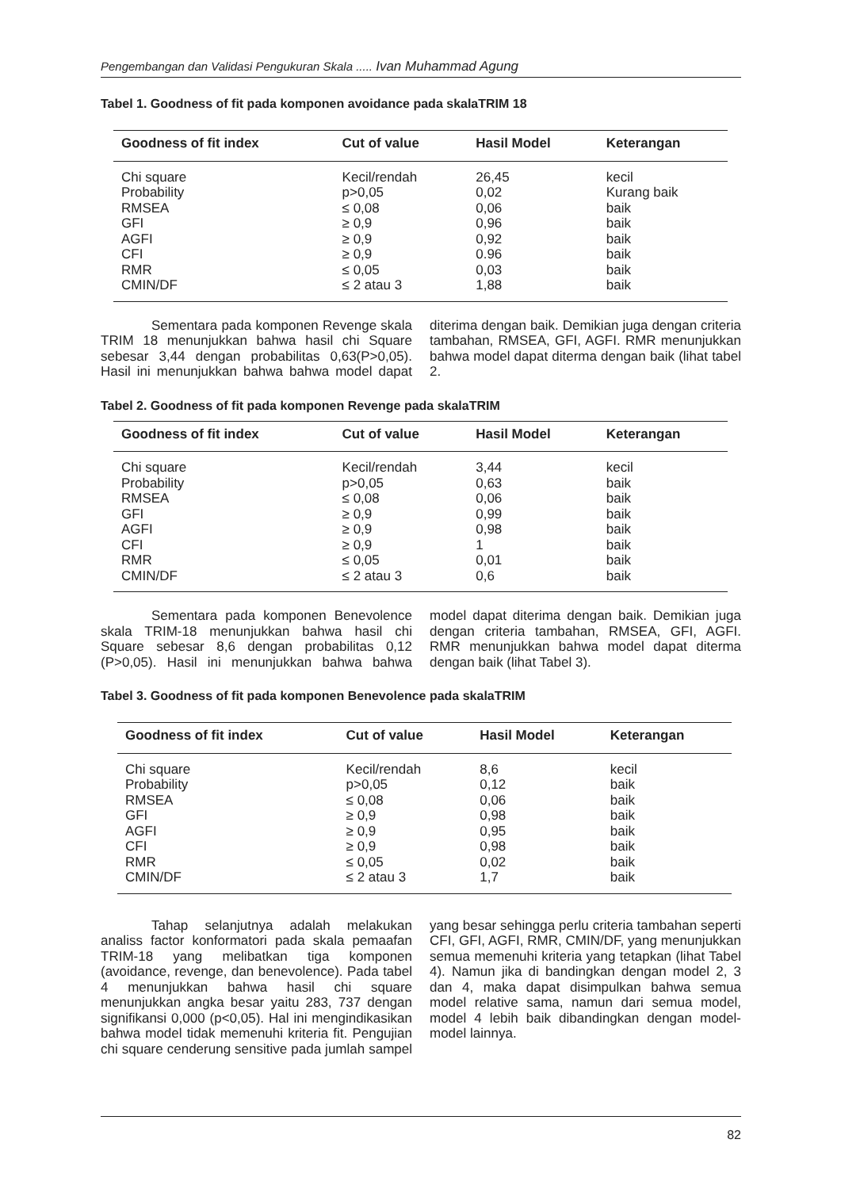Pengembangan dan Validasi Pengukuran Skala ..... Ivan Muhammad Agung
Tabel 1. Goodness of fit pada komponen avoidance pada skalaTRIM 18
| Goodness of fit index | Cut of value | Hasil Model | Keterangan |
| --- | --- | --- | --- |
| Chi square | Kecil/rendah | 26,45 | kecil |
| Probability | p>0,05 | 0,02 | Kurang baik |
| RMSEA | ≤ 0,08 | 0,06 | baik |
| GFI | ≥ 0,9 | 0,96 | baik |
| AGFI | ≥ 0,9 | 0,92 | baik |
| CFI | ≥ 0,9 | 0.96 | baik |
| RMR | ≤ 0,05 | 0,03 | baik |
| CMIN/DF | ≤ 2 atau 3 | 1,88 | baik |
Sementara pada komponen Revenge skala TRIM 18 menunjukkan bahwa hasil chi Square sebesar 3,44 dengan probabilitas 0,63(P>0,05). Hasil ini menunjukkan bahwa bahwa model dapat diterima dengan baik. Demikian juga dengan criteria tambahan, RMSEA, GFI, AGFI. RMR menunjukkan bahwa model dapat diterma dengan baik (lihat tabel 2.
Tabel 2. Goodness of fit pada komponen Revenge pada skalaTRIM
| Goodness of fit index | Cut of value | Hasil Model | Keterangan |
| --- | --- | --- | --- |
| Chi square | Kecil/rendah | 3,44 | kecil |
| Probability | p>0,05 | 0,63 | baik |
| RMSEA | ≤ 0,08 | 0,06 | baik |
| GFI | ≥ 0,9 | 0,99 | baik |
| AGFI | ≥ 0,9 | 0,98 | baik |
| CFI | ≥ 0,9 | 1 | baik |
| RMR | ≤ 0,05 | 0,01 | baik |
| CMIN/DF | ≤ 2 atau 3 | 0,6 | baik |
Sementara pada komponen Benevolence skala TRIM-18 menunjukkan bahwa hasil chi Square sebesar 8,6 dengan probabilitas 0,12 (P>0,05). Hasil ini menunjukkan bahwa bahwa model dapat diterima dengan baik. Demikian juga dengan criteria tambahan, RMSEA, GFI, AGFI. RMR menunjukkan bahwa model dapat diterma dengan baik (lihat Tabel 3).
Tabel 3. Goodness of fit pada komponen Benevolence pada skalaTRIM
| Goodness of fit index | Cut of value | Hasil Model | Keterangan |
| --- | --- | --- | --- |
| Chi square | Kecil/rendah | 8,6 | kecil |
| Probability | p>0,05 | 0,12 | baik |
| RMSEA | ≤ 0,08 | 0,06 | baik |
| GFI | ≥ 0,9 | 0,98 | baik |
| AGFI | ≥ 0,9 | 0,95 | baik |
| CFI | ≥ 0,9 | 0,98 | baik |
| RMR | ≤ 0,05 | 0,02 | baik |
| CMIN/DF | ≤ 2 atau 3 | 1,7 | baik |
Tahap selanjutnya adalah melakukan analiss factor konformatori pada skala pemaafan TRIM-18 yang melibatkan tiga komponen (avoidance, revenge, dan benevolence). Pada tabel 4 menunjukkan bahwa hasil chi square menunjukkan angka besar yaitu 283, 737 dengan signifikansi 0,000 (p<0,05). Hal ini mengindikasikan bahwa model tidak memenuhi kriteria fit. Pengujian chi square cenderung sensitive pada jumlah sampel yang besar sehingga perlu criteria tambahan seperti CFI, GFI, AGFI, RMR, CMIN/DF, yang menunjukkan semua memenuhi kriteria yang tetapkan (lihat Tabel 4). Namun jika di bandingkan dengan model 2, 3 dan 4, maka dapat disimpulkan bahwa semua model relative sama, namun dari semua model, model 4 lebih baik dibandingkan dengan model-model lainnya.
82